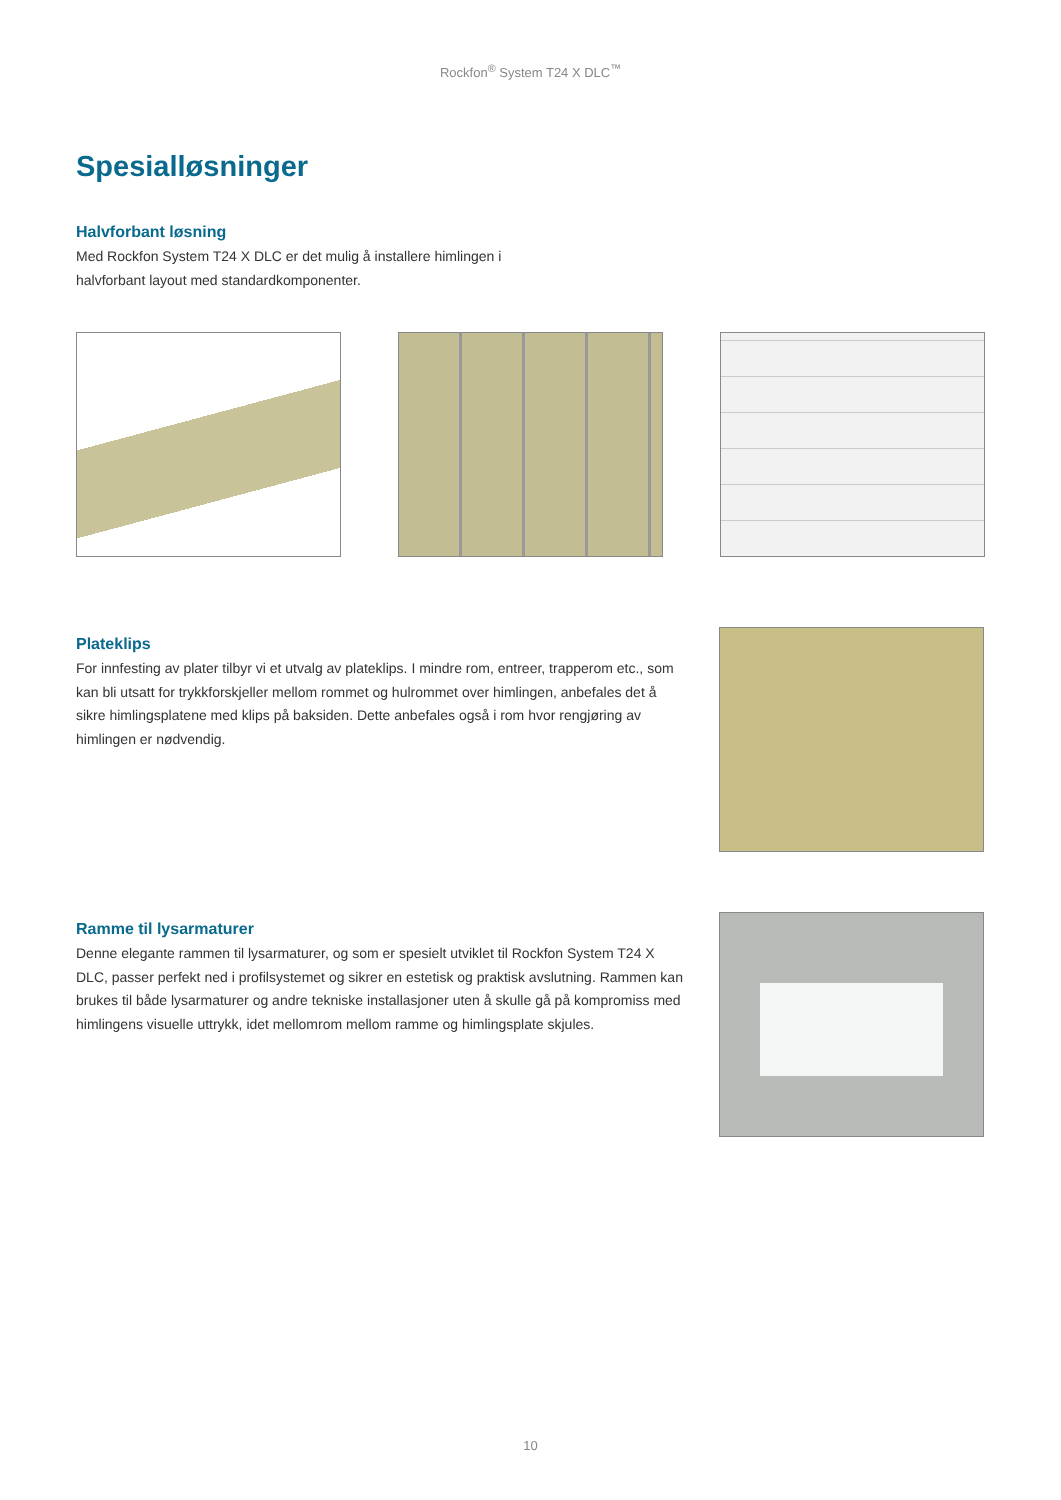Rockfon<sup>®</sup> System T24 X DLC<sup>™</sup>
Spesialløsninger
Halvforbant løsning
Med Rockfon System T24 X DLC er det mulig å installere himlingen i halvforbant layout med standardkomponenter.
Plateklips
For innfesting av plater tilbyr vi et utvalg av plateklips. I mindre rom, entreer, trapperom etc., som kan bli utsatt for trykkforskjeller mellom rommet og hulrommet over himlingen, anbefales det å sikre himlingsplatene med klips på baksiden. Dette anbefales også i rom hvor rengjøring av himlingen er nødvendig.
Ramme til lysarmaturer
Denne elegante rammen til lysarmaturer, og som er spesielt utviklet til Rockfon System T24 X DLC, passer perfekt ned i profilsystemet og sikrer en estetisk og praktisk avslutning. Rammen kan brukes til både lysarmaturer og andre tekniske installasjoner uten å skulle gå på kompromiss med himlingens visuelle uttrykk, idet mellomrom mellom ramme og himlingsplate skjules.
10